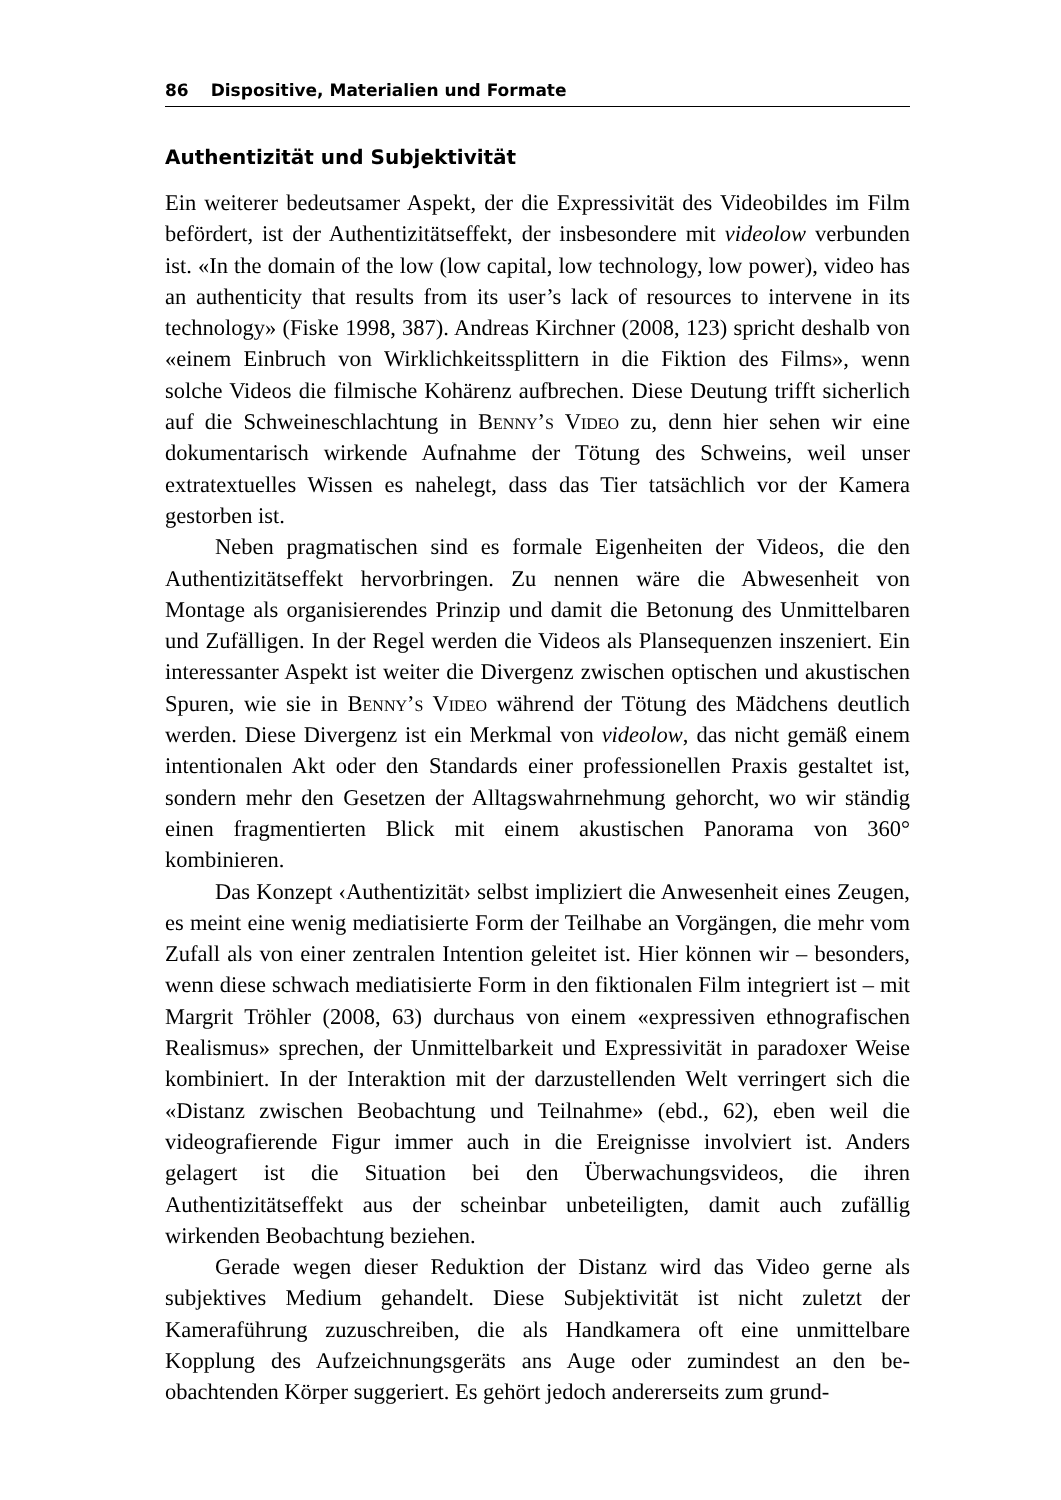86 Dispositive, Materialien und Formate
Authentizität und Subjektivität
Ein weiterer bedeutsamer Aspekt, der die Expressivität des Videobildes im Film befördert, ist der Authentizitätseffekt, der insbesondere mit videolow verbunden ist. «In the domain of the low (low capital, low technology, low power), video has an authenticity that results from its user’s lack of re­sources to intervene in its technology» (Fiske 1998, 387). Andreas Kirchner (2008, 123) spricht deshalb von «einem Einbruch von Wirklichkeitssplit­tern in die Fiktion des Films», wenn solche Videos die filmische Kohärenz aufbrechen. Diese Deutung trifft sicherlich auf die Schweineschlachtung in Benny’s Video zu, denn hier sehen wir eine dokumentarisch wirkende Aufnahme der Tötung des Schweins, weil unser extratextuelles Wissen es nahelegt, dass das Tier tatsächlich vor der Kamera gestorben ist.
Neben pragmatischen sind es formale Eigenheiten der Videos, die den Authentizitätseffekt hervorbringen. Zu nennen wäre die Abwesenheit von Montage als organisierendes Prinzip und damit die Betonung des Unmit­telbaren und Zufälligen. In der Regel werden die Videos als Plansequen­zen inszeniert. Ein interessanter Aspekt ist weiter die Divergenz zwischen optischen und akustischen Spuren, wie sie in Benny’s Video während der Tötung des Mädchens deutlich werden. Diese Divergenz ist ein Merkmal von videolow, das nicht gemäß einem intentionalen Akt oder den Standards einer professionellen Praxis gestaltet ist, sondern mehr den Gesetzen der Alltagswahrnehmung gehorcht, wo wir ständig einen fragmentierten Blick mit einem akustischen Panorama von 360° kombinieren.
Das Konzept ‹Authentizität› selbst impliziert die Anwesenheit eines Zeugen, es meint eine wenig mediatisierte Form der Teilhabe an Vorgän­gen, die mehr vom Zufall als von einer zentralen Intention geleitet ist. Hier können wir – besonders, wenn diese schwach mediatisierte Form in den fiktionalen Film integriert ist – mit Margrit Tröhler (2008, 63) durchaus von einem «expressiven ethnografischen Realismus» sprechen, der Unmittel­barkeit und Expressivität in paradoxer Weise kombiniert. In der Interaktion mit der darzustellenden Welt verringert sich die «Distanz zwischen Beob­achtung und Teilnahme» (ebd., 62), eben weil die videografierende Figur immer auch in die Ereignisse involviert ist. Anders gelagert ist die Situation bei den Überwachungsvideos, die ihren Authentizitätseffekt aus der schein­bar unbeteiligten, damit auch zufällig wirkenden Beobachtung beziehen.
Gerade wegen dieser Reduktion der Distanz wird das Video gerne als subjektives Medium gehandelt. Diese Subjektivität ist nicht zuletzt der Kameraführung zuzuschreiben, die als Handkamera oft eine unmittelbare Kopplung des Aufzeichnungsgeräts ans Auge oder zumindest an den be­obachtenden Körper suggeriert. Es gehört jedoch andererseits zum grund-